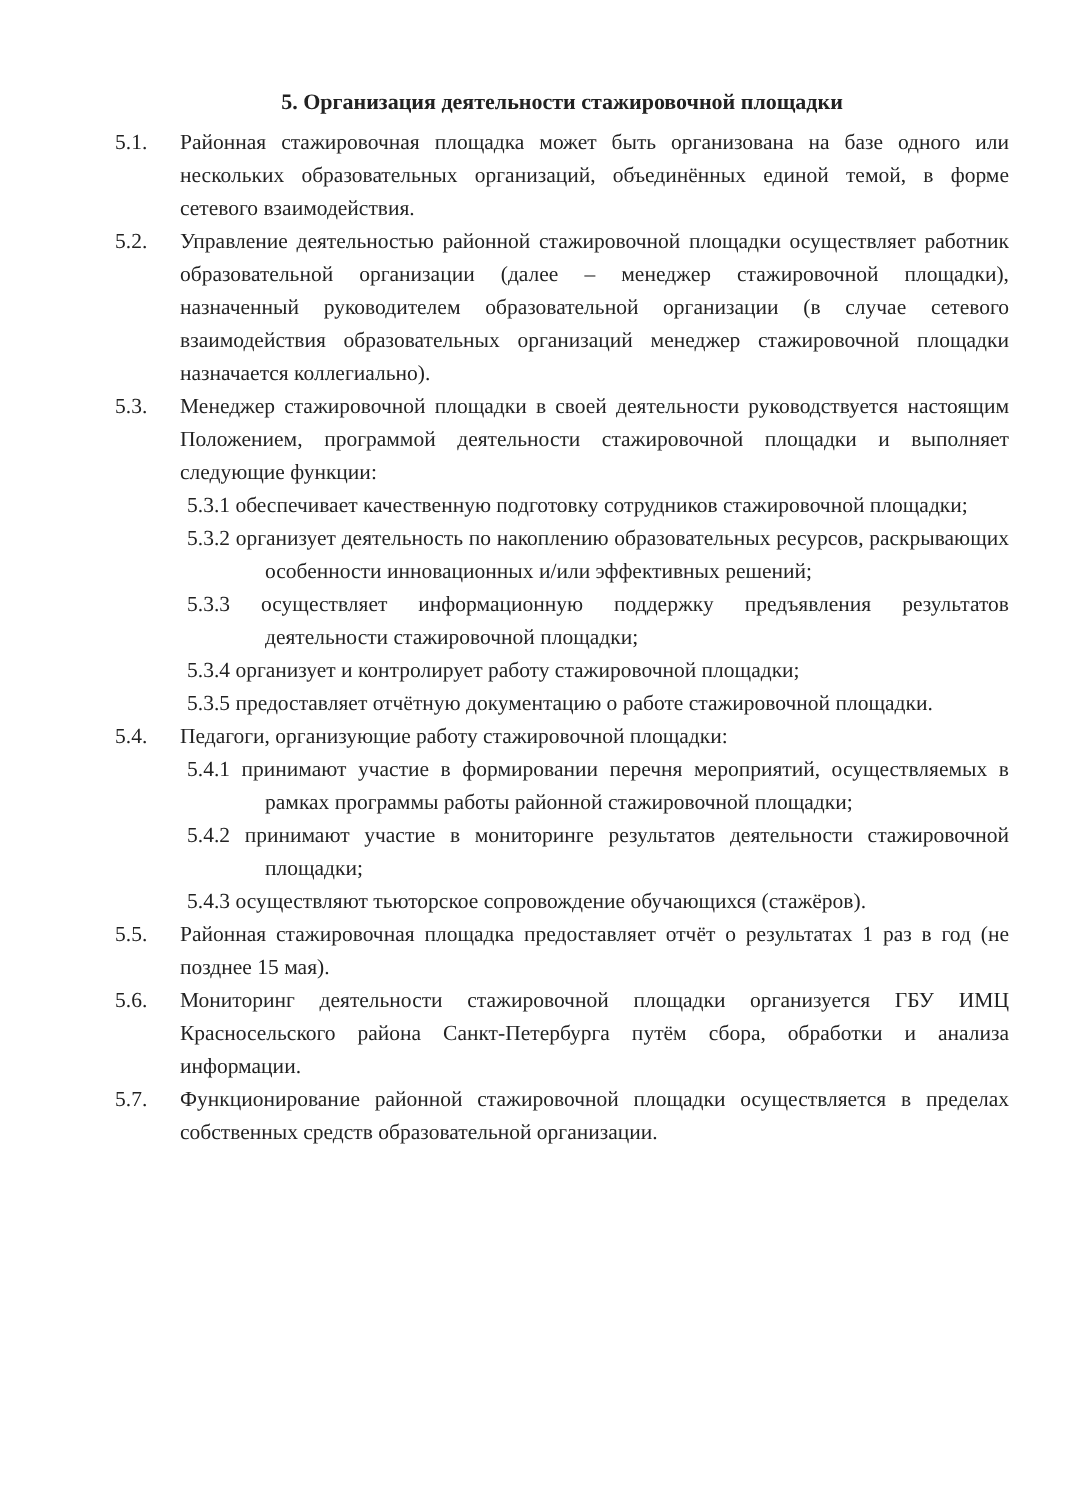5. Организация деятельности стажировочной площадки
5.1. Районная стажировочная площадка может быть организована на базе одного или нескольких образовательных организаций, объединённых единой темой, в форме сетевого взаимодействия.
5.2. Управление деятельностью районной стажировочной площадки осуществляет работник образовательной организации (далее – менеджер стажировочной площадки), назначенный руководителем образовательной организации (в случае сетевого взаимодействия образовательных организаций менеджер стажировочной площадки назначается коллегиально).
5.3. Менеджер стажировочной площадки в своей деятельности руководствуется настоящим Положением, программой деятельности стажировочной площадки и выполняет следующие функции:
5.3.1 обеспечивает качественную подготовку сотрудников стажировочной площадки;
5.3.2 организует деятельность по накоплению образовательных ресурсов, раскрывающих особенности инновационных и/или эффективных решений;
5.3.3 осуществляет информационную поддержку предъявления результатов деятельности стажировочной площадки;
5.3.4 организует и контролирует работу стажировочной площадки;
5.3.5 предоставляет отчётную документацию о работе стажировочной площадки.
5.4. Педагоги, организующие работу стажировочной площадки:
5.4.1 принимают участие в формировании перечня мероприятий, осуществляемых в рамках программы работы районной стажировочной площадки;
5.4.2 принимают участие в мониторинге результатов деятельности стажировочной площадки;
5.4.3 осуществляют тьюторское сопровождение обучающихся (стажёров).
5.5. Районная стажировочная площадка предоставляет отчёт о результатах 1 раз в год (не позднее 15 мая).
5.6. Мониторинг деятельности стажировочной площадки организуется ГБУ ИМЦ Красносельского района Санкт-Петербурга путём сбора, обработки и анализа информации.
5.7. Функционирование районной стажировочной площадки осуществляется в пределах собственных средств образовательной организации.